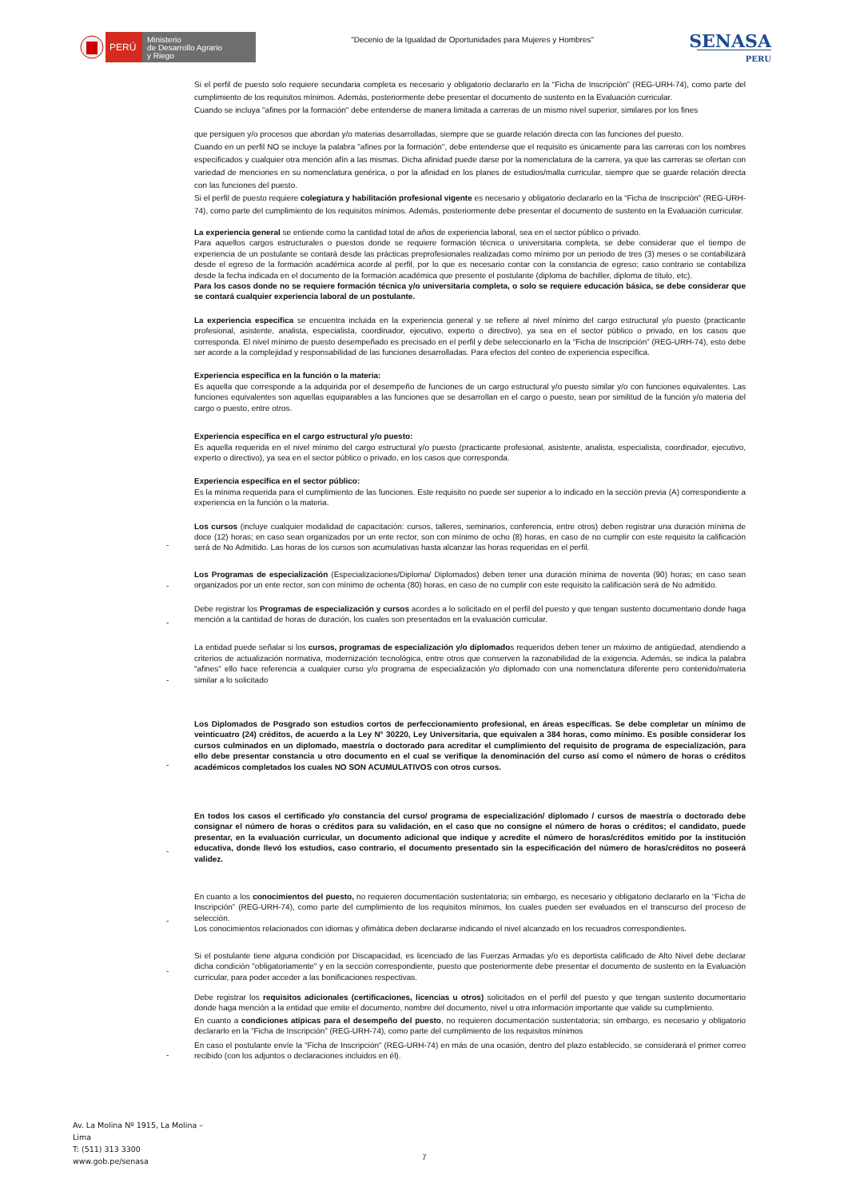PERÚ
Ministerio
de Desarrollo Agrario
y Riego
"Decenio de la Igualdad de Oportunidades para Mujeres y Hombres"
SENASA
PERU
Si el perfil de puesto solo requiere secundaria completa es necesario y obligatorio declararlo en la “Ficha de Inscripción” (REG-URH-74), como parte del cumplimiento de los requisitos mínimos. Además, posteriormente debe presentar el documento de sustento en la Evaluación curricular.
Cuando se incluya "afines por la formación" debe entenderse de manera limitada a carreras de un mismo nivel superior, similares por los fines
que persiguen y/o procesos que abordan y/o materias desarrolladas, siempre que se guarde relación directa con las funciones del puesto.
Cuando en un perfil NO se incluye la palabra "afines por la formación", debe entenderse que el requisito es únicamente para las carreras con los nombres especificados y cualquier otra mención afín a las mismas. Dicha afinidad puede darse por la nomenclatura de la carrera, ya que las carreras se ofertan con variedad de menciones en su nomenclatura genérica, o por la afinidad en los planes de estudios/malla curricular, siempre que se guarde relación directa con las funciones del puesto.
Si el perfil de puesto requiere colegiatura y habilitación profesional vigente es necesario y obligatorio declararlo en la “Ficha de Inscripción” (REG-URH-74), como parte del cumplimiento de los requisitos mínimos. Además, posteriormente debe presentar el documento de sustento en la Evaluación curricular.
La experiencia general se entiende como la cantidad total de años de experiencia laboral, sea en el sector público o privado.
Para aquellos cargos estructurales o puestos donde se requiere formación técnica o universitaria completa, se debe considerar que el tiempo de experiencia de un postulante se contará desde las prácticas preprofesionales realizadas como mínimo por un periodo de tres (3) meses o se contabilizará desde el egreso de la formación académica acorde al perfil, por lo que es necesario contar con la constancia de egreso; caso contrario se contabiliza desde la fecha indicada en el documento de la formación académica que presente el postulante (diploma de bachiller, diploma de título, etc).
Para los casos donde no se requiere formación técnica y/o universitaria completa, o solo se requiere educación básica, se debe considerar que se contará cualquier experiencia laboral de un postulante.
La experiencia especifica se encuentra incluida en la experiencia general y se refiere al nivel mínimo del cargo estructural y/o puesto (practicante profesional, asistente, analista, especialista, coordinador, ejecutivo, experto o directivo), ya sea en el sector público o privado, en los casos que corresponda. El nivel mínimo de puesto desempeñado es precisado en el perfil y debe seleccionarlo en la “Ficha de Inscripción” (REG-URH-74), esto debe ser acorde a la complejidad y responsabilidad de las funciones desarrolladas. Para efectos del conteo de experiencia específica.
Experiencia específica en la función o la materia:
Es aquella que corresponde a la adquirida por el desempeño de funciones de un cargo estructural y/o puesto similar y/o con funciones equivalentes. Las funciones equivalentes son aquellas equiparables a las funciones que se desarrollan en el cargo o puesto, sean por similitud de la función y/o materia del cargo o puesto, entre otros.
Experiencia específica en el cargo estructural y/o puesto:
Es aquella requerida en el nivel mínimo del cargo estructural y/o puesto (practicante profesional, asistente, analista, especialista, coordinador, ejecutivo, experto o directivo), ya sea en el sector público o privado, en los casos que corresponda.
Experiencia específica en el sector público:
Es la mínima requerida para el cumplimiento de las funciones. Este requisito no puede ser superior a lo indicado en la sección previa (A) correspondiente a experiencia en la función o la materia.
- Los cursos (incluye cualquier modalidad de capacitación: cursos, talleres, seminarios, conferencia, entre otros) deben registrar una duración mínima de doce (12) horas; en caso sean organizados por un ente rector, son con mínimo de ocho (8) horas, en caso de no cumplir con este requisito la calificación será de No Admitido. Las horas de los cursos son acumulativas hasta alcanzar las horas requeridas en el perfil.
- Los Programas de especialización (Especializaciones/Diploma/ Diplomados) deben tener una duración mínima de noventa (90) horas; en caso sean organizados por un ente rector, son con mínimo de ochenta (80) horas, en caso de no cumplir con este requisito la calificación será de No admitido.
- Debe registrar los Programas de especialización y cursos acordes a lo solicitado en el perfil del puesto y que tengan sustento documentario donde haga mención a la cantidad de horas de duración, los cuales son presentados en la evaluación curricular.
- La entidad puede señalar si los cursos, programas de especialización y/o diplomados requeridos deben tener un máximo de antigüedad, atendiendo a criterios de actualización normativa, modernización tecnológica, entre otros que conserven la razonabilidad de la exigencia. Además, se indica la palabra "afines" ello hace referencia a cualquier curso y/o programa de especialización y/o diplomado con una nomenclatura diferente pero contenido/materia similar a lo solicitado
- Los Diplomados de Posgrado son estudios cortos de perfeccionamiento profesional, en áreas específicas. Se debe completar un mínimo de veinticuatro (24) créditos, de acuerdo a la Ley N° 30220, Ley Universitaria, que equivalen a 384 horas, como mínimo. Es posible considerar los cursos culminados en un diplomado, maestría o doctorado para acreditar el cumplimiento del requisito de programa de especialización, para ello debe presentar constancia u otro documento en el cual se verifique la denominación del curso así como el número de horas o créditos académicos completados los cuales NO SON ACUMULATIVOS con otros cursos.
- En todos los casos el certificado y/o constancia del curso/ programa de especialización/ diplomado / cursos de maestría o doctorado debe consignar el número de horas o créditos para su validación, en el caso que no consigne el número de horas o créditos; el candidato, puede presentar, en la evaluación curricular, un documento adicional que indique y acredite el número de horas/créditos emitido por la institución educativa, donde llevó los estudios, caso contrario, el documento presentado sin la especificación del número de horas/créditos no poseerá validez.
- En cuanto a los conocimientos del puesto, no requieren documentación sustentatoria; sin embargo, es necesario y obligatorio declararlo en la “Ficha de Inscripción” (REG-URH-74), como parte del cumplimiento de los requisitos mínimos, los cuales pueden ser evaluados en el transcurso del proceso de selección.
Los conocimientos relacionados con idiomas y ofimática deben declararse indicando el nivel alcanzado en los recuadros correspondientes.
- Si el postulante tiene alguna condición por Discapacidad, es licenciado de las Fuerzas Armadas y/o es deportista calificado de Alto Nivel debe declarar dicha condición "obligatoriamente" y en la sección correspondiente, puesto que posteriormente debe presentar el documento de sustento en la Evaluación curricular, para poder acceder a las bonificaciones respectivas.
Debe registrar los requisitos adicionales (certificaciones, licencias u otros) solicitados en el perfil del puesto y que tengan sustento documentario donde haga mención a la entidad que emite el documento, nombre del documento, nivel u otra información importante que valide su cumplimiento.
En cuanto a condiciones atípicas para el desempeño del puesto, no requieren documentación sustentatoria; sin embargo, es necesario y obligatorio declararlo en la “Ficha de Inscripción” (REG-URH-74), como parte del cumplimiento de los requisitos mínimos
- En caso el postulante envíe la “Ficha de Inscripción” (REG-URH-74) en más de una ocasión, dentro del plazo establecido, se considerará el primer correo recibido (con los adjuntos o declaraciones incluidos en él).
Av. La Molina Nº 1915, La Molina –
Lima
T: (511) 313 3300
www.gob.pe/senasa
7